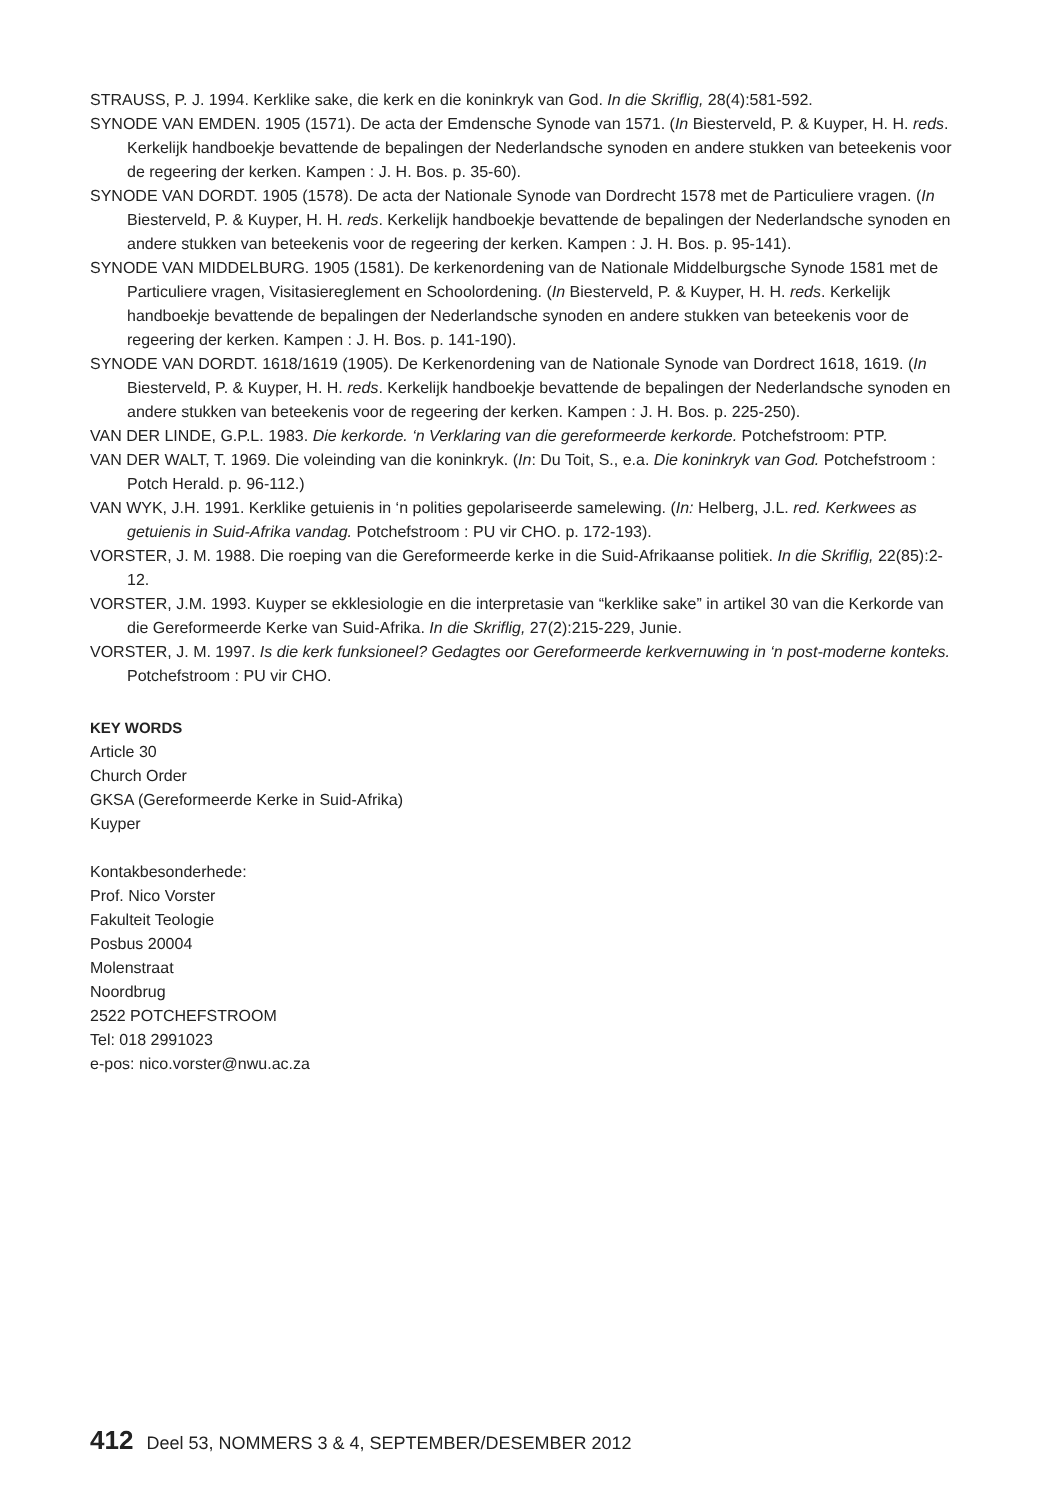STRAUSS, P. J. 1994. Kerklike sake, die kerk en die koninkryk van God. In die Skriflig, 28(4):581-592.
SYNODE VAN EMDEN. 1905 (1571). De acta der Emdensche Synode van 1571. (In Biesterveld, P. & Kuyper, H. H. reds. Kerkelijk handboekje bevattende de bepalingen der Nederlandsche synoden en andere stukken van beteekenis voor de regeering der kerken. Kampen : J. H. Bos. p. 35-60).
SYNODE VAN DORDT. 1905 (1578). De acta der Nationale Synode van Dordrecht 1578 met de Particuliere vragen. (In Biesterveld, P. & Kuyper, H. H. reds. Kerkelijk handboekje bevattende de bepalingen der Nederlandsche synoden en andere stukken van beteekenis voor de regeering der kerken. Kampen : J. H. Bos. p. 95-141).
SYNODE VAN MIDDELBURG. 1905 (1581). De kerkenordening van de Nationale Middelburgsche Synode 1581 met de Particuliere vragen, Visitasiereglement en Schoolordening. (In Biesterveld, P. & Kuyper, H. H. reds. Kerkelijk handboekje bevattende de bepalingen der Nederlandsche synoden en andere stukken van beteekenis voor de regeering der kerken. Kampen : J. H. Bos. p. 141-190).
SYNODE VAN DORDT. 1618/1619 (1905). De Kerkenordening van de Nationale Synode van Dordrect 1618, 1619. (In Biesterveld, P. & Kuyper, H. H. reds. Kerkelijk handboekje bevattende de bepalingen der Nederlandsche synoden en andere stukken van beteekenis voor de regeering der kerken. Kampen : J. H. Bos. p. 225-250).
VAN DER LINDE, G.P.L. 1983. Die kerkorde. ‘n Verklaring van die gereformeerde kerkorde. Potchefstroom: PTP.
VAN DER WALT, T. 1969. Die voleinding van die koninkryk. (In: Du Toit, S., e.a. Die koninkryk van God. Potchefstroom : Potch Herald. p. 96-112.)
VAN WYK, J.H. 1991. Kerklike getuienis in ‘n polities gepolariseerde samelewing. (In: Helberg, J.L. red. Kerkwees as getuienis in Suid-Afrika vandag. Potchefstroom : PU vir CHO. p. 172-193).
VORSTER, J. M. 1988. Die roeping van die Gereformeerde kerke in die Suid-Afrikaanse politiek. In die Skriflig, 22(85):2-12.
VORSTER, J.M. 1993. Kuyper se ekklesiologie en die interpretasie van “kerklike sake” in artikel 30 van die Kerkorde van die Gereformeerde Kerke van Suid-Afrika. In die Skriflig, 27(2):215-229, Junie.
VORSTER, J. M. 1997. Is die kerk funksioneel? Gedagtes oor Gereformeerde kerkvernuwing in ‘n post-moderne konteks. Potchefstroom : PU vir CHO.
KEY WORDS
Article 30
Church Order
GKSA (Gereformeerde Kerke in Suid-Afrika)
Kuyper
Kontakbesonderhede:
Prof. Nico Vorster
Fakulteit Teologie
Posbus 20004
Molenstraat
Noordbrug
2522 POTCHEFSTROOM
Tel: 018 2991023
e-pos: nico.vorster@nwu.ac.za
412 Deel 53, NOMMERS 3 & 4, SEPTEMBER/DESEMBER 2012